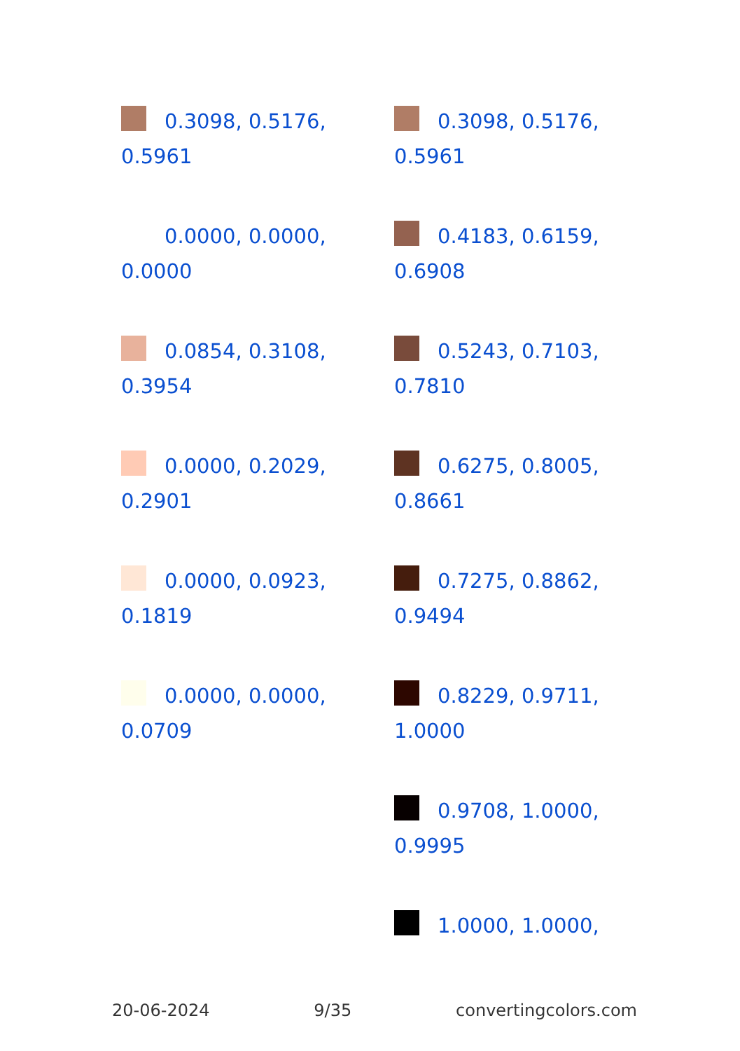0.3098, 0.5176, 0.5961
0.0000, 0.0000, 0.0000
0.0854, 0.3108, 0.3954
0.0000, 0.2029, 0.2901
0.0000, 0.0923, 0.1819
0.0000, 0.0000, 0.0709
0.3098, 0.5176, 0.5961
0.4183, 0.6159, 0.6908
0.5243, 0.7103, 0.7810
0.6275, 0.8005, 0.8661
0.7275, 0.8862, 0.9494
0.8229, 0.9711, 1.0000
0.9708, 1.0000, 0.9995
1.0000, 1.0000,
20-06-2024 9/35 convertingcolors.com